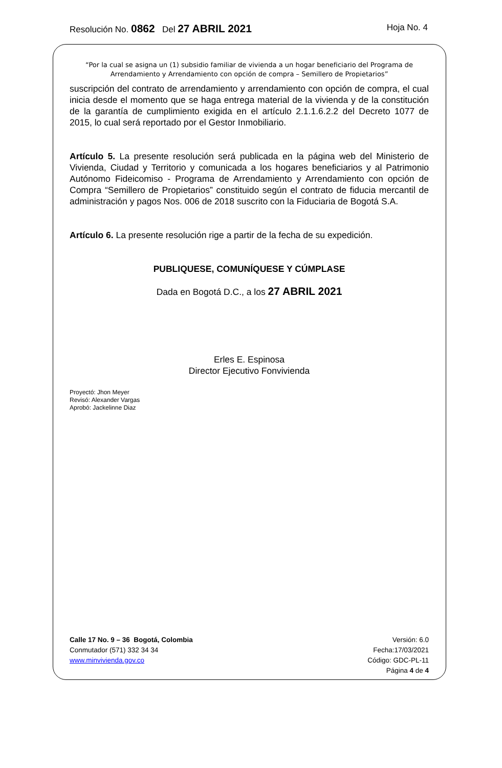Resolución No. 0862 Del 27 ABRIL 2021 Hoja No. 4
“Por la cual se asigna un (1) subsidio familiar de vivienda a un hogar beneficiario del Programa de Arrendamiento y Arrendamiento con opción de compra – Semillero de Propietarios”
suscripción del contrato de arrendamiento y arrendamiento con opción de compra, el cual inicia desde el momento que se haga entrega material de la vivienda y de la constitución de la garantía de cumplimiento exigida en el artículo 2.1.1.6.2.2 del Decreto 1077 de 2015, lo cual será reportado por el Gestor Inmobiliario.
Artículo 5. La presente resolución será publicada en la página web del Ministerio de Vivienda, Ciudad y Territorio y comunicada a los hogares beneficiarios y al Patrimonio Autónomo Fideicomiso - Programa de Arrendamiento y Arrendamiento con opción de Compra “Semillero de Propietarios” constituido según el contrato de fiducia mercantil de administración y pagos Nos. 006 de 2018 suscrito con la Fiduciaria de Bogotá S.A.
Artículo 6. La presente resolución rige a partir de la fecha de su expedición.
PUBLIQUESE, COMUNÍQUESE Y CÚMPLASE
Dada en Bogotá D.C., a los 27 ABRIL 2021
Erles E. Espinosa
Director Ejecutivo Fonvivienda
Proyectó: Jhon Meyer
Revisó: Alexander Vargas
Aprobó: Jackelinne Diaz
Calle 17 No. 9 – 36 Bogotá, Colombia
Conmutador (571) 332 34 34
www.minvivienda.gov.co
Versión: 6.0
Fecha:17/03/2021
Código: GDC-PL-11
Página 4 de 4